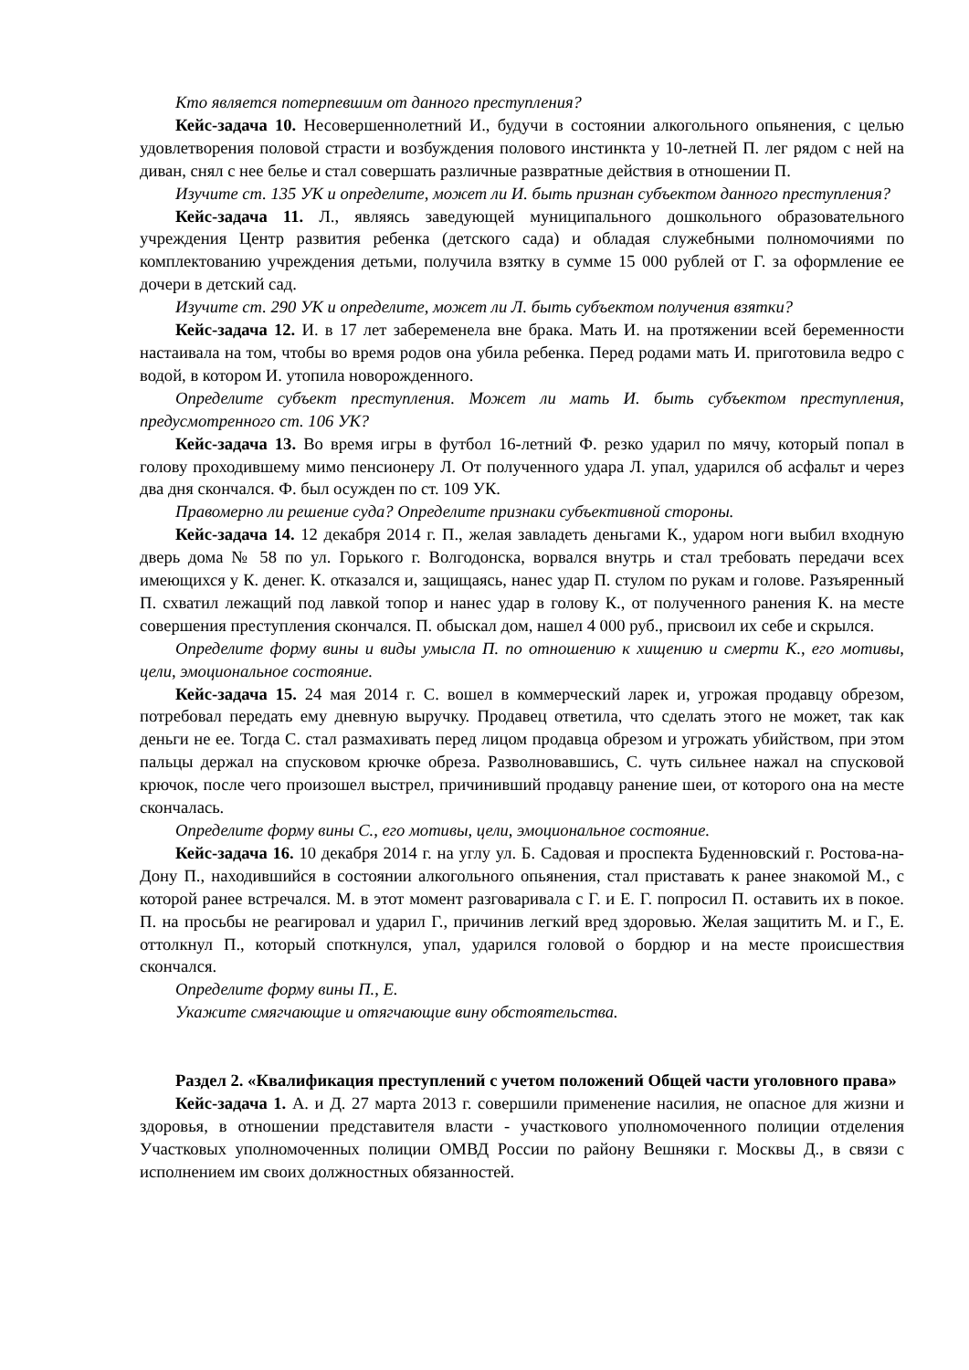Кто является потерпевшим от данного преступления?
Кейс-задача 10. Несовершеннолетний И., будучи в состоянии алкогольного опьянения, с целью удовлетворения половой страсти и возбуждения полового инстинкта у 10-летней П. лег рядом с ней на диван, снял с нее белье и стал совершать различные развратные действия в отношении П.
Изучите ст. 135 УК и определите, может ли И. быть признан субъектом данного преступления?
Кейс-задача 11. Л., являясь заведующей муниципального дошкольного образовательного учреждения Центр развития ребенка (детского сада) и обладая служебными полномочиями по комплектованию учреждения детьми, получила взятку в сумме 15 000 рублей от Г. за оформление ее дочери в детский сад.
Изучите ст. 290 УК и определите, может ли Л. быть субъектом получения взятки?
Кейс-задача 12. И. в 17 лет забеременела вне брака. Мать И. на протяжении всей беременности настаивала на том, чтобы во время родов она убила ребенка. Перед родами мать И. приготовила ведро с водой, в котором И. утопила новорожденного.
Определите субъект преступления. Может ли мать И. быть субъектом преступления, предусмотренного ст. 106 УК?
Кейс-задача 13. Во время игры в футбол 16-летний Ф. резко ударил по мячу, который попал в голову проходившему мимо пенсионеру Л. От полученного удара Л. упал, ударился об асфальт и через два дня скончался. Ф. был осужден по ст. 109 УК.
Правомерно ли решение суда? Определите признаки субъективной стороны.
Кейс-задача 14. 12 декабря 2014 г. П., желая завладеть деньгами К., ударом ноги выбил входную дверь дома № 58 по ул. Горького г. Волгодонска, ворвался внутрь и стал требовать передачи всех имеющихся у К. денег. К. отказался и, защищаясь, нанес удар П. стулом по рукам и голове. Разъяренный П. схватил лежащий под лавкой топор и нанес удар в голову К., от полученного ранения К. на месте совершения преступления скончался. П. обыскал дом, нашел 4 000 руб., присвоил их себе и скрылся.
Определите форму вины и виды умысла П. по отношению к хищению и смерти К., его мотивы, цели, эмоциональное состояние.
Кейс-задача 15. 24 мая 2014 г. С. вошел в коммерческий ларек и, угрожая продавцу обрезом, потребовал передать ему дневную выручку. Продавец ответила, что сделать этого не может, так как деньги не ее. Тогда С. стал размахивать перед лицом продавца обрезом и угрожать убийством, при этом пальцы держал на спусковом крючке обреза. Разволновавшись, С. чуть сильнее нажал на спусковой крючок, после чего произошел выстрел, причинивший продавцу ранение шеи, от которого она на месте скончалась.
Определите форму вины С., его мотивы, цели, эмоциональное состояние.
Кейс-задача 16. 10 декабря 2014 г. на углу ул. Б. Садовая и проспекта Буденновский г. Ростова-на-Дону П., находившийся в состоянии алкогольного опьянения, стал приставать к ранее знакомой М., с которой ранее встречался. М. в этот момент разговаривала с Г. и Е. Г. попросил П. оставить их в покое. П. на просьбы не реагировал и ударил Г., причинив легкий вред здоровью. Желая защитить М. и Г., Е. оттолкнул П., который споткнулся, упал, ударился головой о бордюр и на месте происшествия скончался.
Определите форму вины П., Е.
Укажите смягчающие и отягчающие вину обстоятельства.
Раздел 2. «Квалификация преступлений с учетом положений Общей части уголовного права»
Кейс-задача 1. А. и Д. 27 марта 2013 г. совершили применение насилия, не опасное для жизни и здоровья, в отношении представителя власти - участкового уполномоченного полиции отделения Участковых уполномоченных полиции ОМВД России по району Вешняки г. Москвы Д., в связи с исполнением им своих должностных обязанностей.